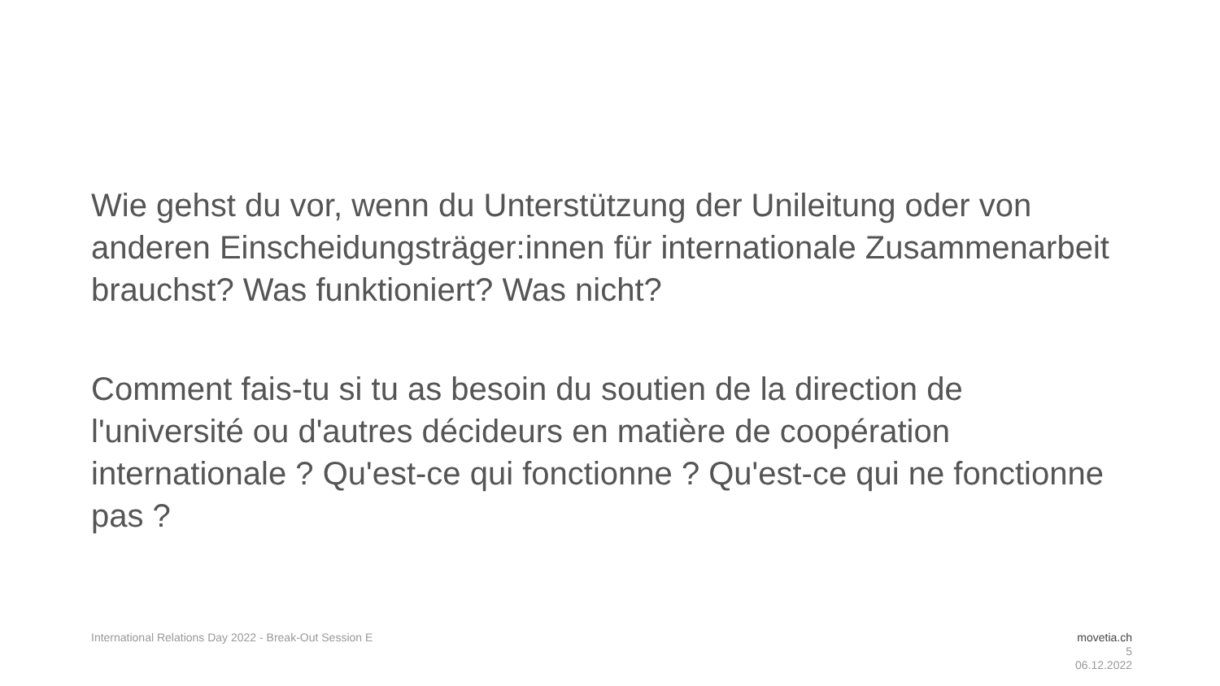Wie gehst du vor, wenn du Unterstützung der Unileitung oder von anderen Einscheidungsträger:innen für internationale Zusammenarbeit brauchst? Was funktioniert? Was nicht?
Comment fais-tu si tu as besoin du soutien de la direction de l'université ou d'autres décideurs en matière de coopération internationale ? Qu'est-ce qui fonctionne ? Qu'est-ce qui ne fonctionne pas ?
International Relations Day 2022 - Break-Out Session E
movetia.ch
5
06.12.2022